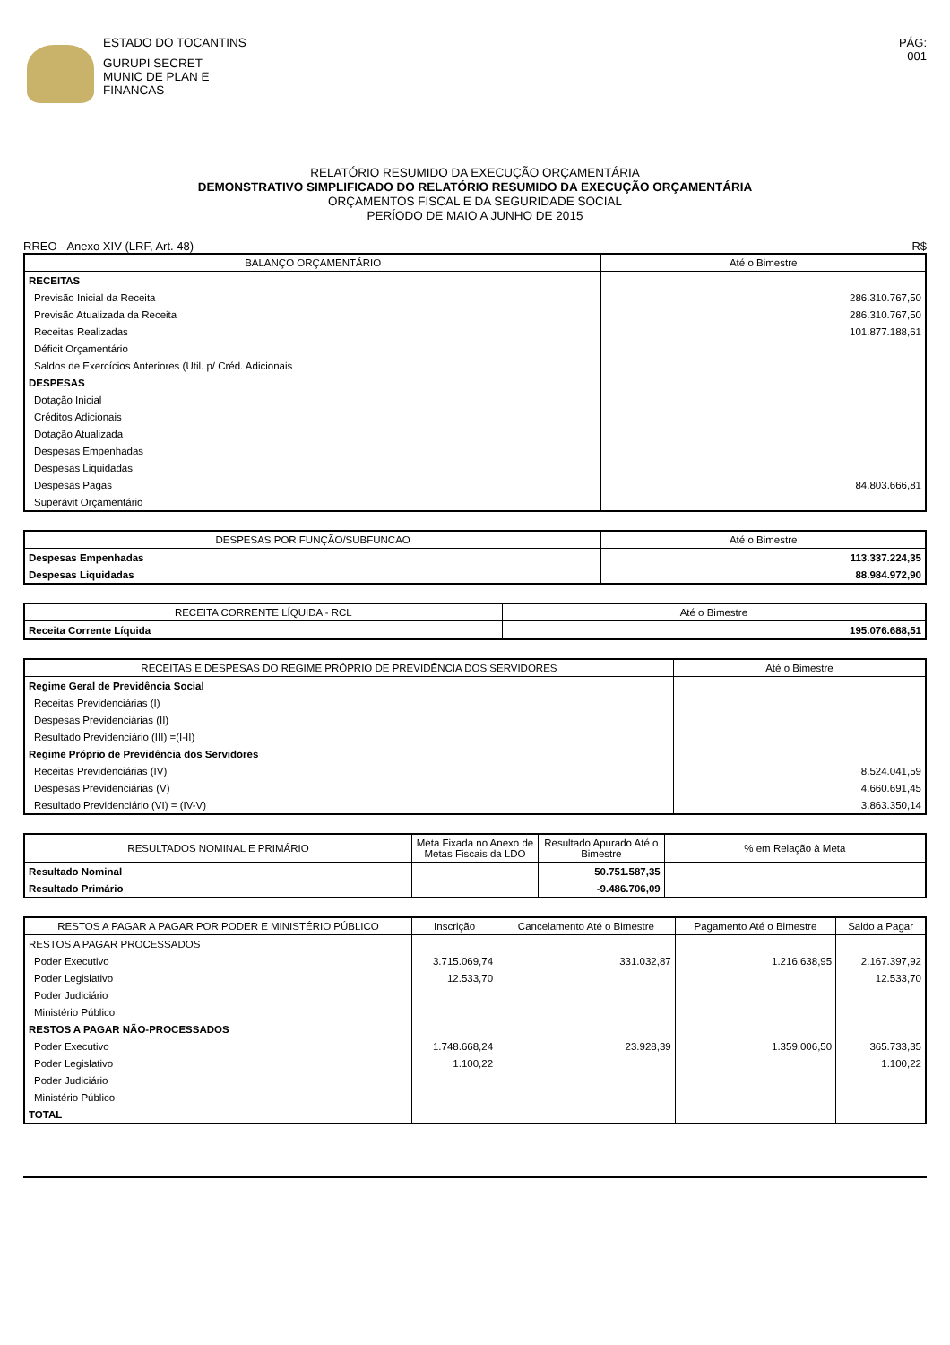ESTADO DO TOCANTINS
GURUPI SECRET
MUNIC DE PLAN E
FINANCAS
PÁG:
001
RELATÓRIO RESUMIDO DA EXECUÇÃO ORÇAMENTÁRIA
DEMONSTRATIVO SIMPLIFICADO DO RELATÓRIO RESUMIDO DA EXECUÇÃO ORÇAMENTÁRIA
ORÇAMENTOS FISCAL E DA SEGURIDADE SOCIAL
PERÍODO DE MAIO A JUNHO DE 2015
RREO - Anexo XIV (LRF, Art. 48) R$
| BALANÇO ORÇAMENTÁRIO | Até o Bimestre |
| --- | --- |
| RECEITAS | |
| Previsão Inicial da Receita | 286.310.767,50 |
| Previsão Atualizada da Receita | 286.310.767,50 |
| Receitas Realizadas | 101.877.188,61 |
| Déficit Orçamentário | |
| Saldos de Exercícios Anteriores (Util. p/ Créd. Adicionais | |
| DESPESAS | |
| Dotação Inicial | |
| Créditos Adicionais | |
| Dotação Atualizada | |
| Despesas Empenhadas | |
| Despesas Liquidadas | |
| Despesas Pagas | 84.803.666,81 |
| Superávit Orçamentário | |
| DESPESAS POR FUNÇÃO/SUBFUNCAO | Até o Bimestre |
| --- | --- |
| Despesas Empenhadas | 113.337.224,35 |
| Despesas Liquidadas | 88.984.972,90 |
| RECEITA CORRENTE LÍQUIDA - RCL | Até o Bimestre |
| --- | --- |
| Receita Corrente Líquida | 195.076.688,51 |
| RECEITAS E DESPESAS DO REGIME PRÓPRIO DE PREVIDÊNCIA DOS SERVIDORES | Até o Bimestre |
| --- | --- |
| Regime Geral de Previdência Social | |
| Receitas Previdenciárias (I) | |
| Despesas Previdenciárias (II) | |
| Resultado Previdenciário (III) =(I-II) | |
| Regime Próprio de Previdência dos Servidores | |
| Receitas Previdenciárias (IV) | 8.524.041,59 |
| Despesas Previdenciárias (V) | 4.660.691,45 |
| Resultado Previdenciário (VI) = (IV-V) | 3.863.350,14 |
| RESULTADOS NOMINAL E PRIMÁRIO | Meta Fixada no Anexo de Metas Fiscais da LDO | Resultado Apurado Até o Bimestre | % em Relação à Meta |
| --- | --- | --- | --- |
| Resultado Nominal | | 50.751.587,35 | |
| Resultado Primário | | -9.486.706,09 | |
| RESTOS A PAGAR A PAGAR POR PODER E MINISTÉRIO PÚBLICO | Inscrição | Cancelamento Até o Bimestre | Pagamento Até o Bimestre | Saldo a Pagar |
| --- | --- | --- | --- | --- |
| RESTOS A PAGAR PROCESSADOS | | | | |
| Poder Executivo | 3.715.069,74 | 331.032,87 | 1.216.638,95 | 2.167.397,92 |
| Poder Legislativo | 12.533,70 | | | 12.533,70 |
| Poder Judiciário | | | | |
| Ministério Público | | | | |
| RESTOS A PAGAR NÃO-PROCESSADOS | | | | |
| Poder Executivo | 1.748.668,24 | 23.928,39 | 1.359.006,50 | 365.733,35 |
| Poder Legislativo | 1.100,22 | | | 1.100,22 |
| Poder Judiciário | | | | |
| Ministério Público | | | | |
| TOTAL | | | | |